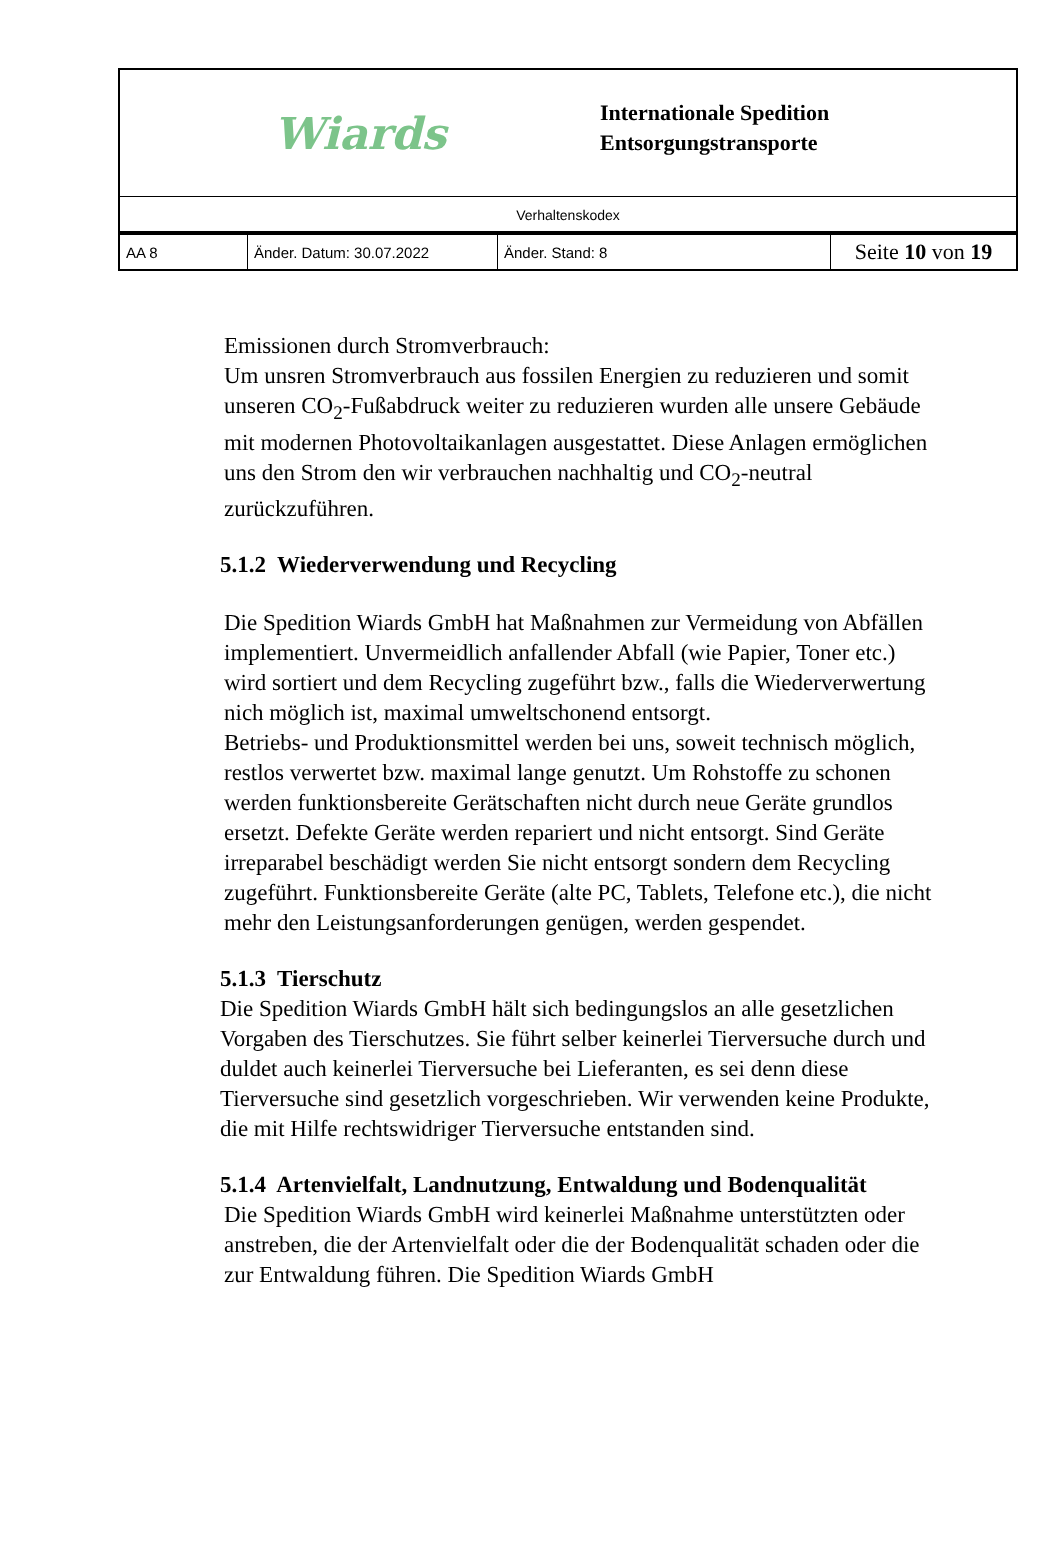Wiards
Internationale Spedition
Entsorgungstransporte
Verhaltenskodex
| AA 8 | Änder. Datum: 30.07.2022 | Änder. Stand: 8 | Seite 10 von 19 |
Emissionen durch Stromverbrauch:
Um unsren Stromverbrauch aus fossilen Energien zu reduzieren und somit unseren CO<sub>2</sub>-Fußabdruck weiter zu reduzieren wurden alle unsere Gebäude mit modernen Photovoltaikanlagen ausgestattet. Diese Anlagen ermöglichen uns den Strom den wir verbrauchen nachhaltig und CO<sub>2</sub>-neutral zurückzuführen.
5.1.2 Wiederverwendung und Recycling
Die Spedition Wiards GmbH hat Maßnahmen zur Vermeidung von Abfällen implementiert. Unvermeidlich anfallender Abfall (wie Papier, Toner etc.) wird sortiert und dem Recycling zugeführt bzw., falls die Wiederverwertung nich möglich ist, maximal umweltschonend entsorgt.
Betriebs- und Produktionsmittel werden bei uns, soweit technisch möglich, restlos verwertet bzw. maximal lange genutzt. Um Rohstoffe zu schonen werden funktionsbereite Gerätschaften nicht durch neue Geräte grundlos ersetzt. Defekte Geräte werden repariert und nicht entsorgt. Sind Geräte irreparabel beschädigt werden Sie nicht entsorgt sondern dem Recycling zugeführt. Funktionsbereite Geräte (alte PC, Tablets, Telefone etc.), die nicht mehr den Leistungsanforderungen genügen, werden gespendet.
5.1.3 Tierschutz
Die Spedition Wiards GmbH hält sich bedingungslos an alle gesetzlichen Vorgaben des Tierschutzes. Sie führt selber keinerlei Tierversuche durch und duldet auch keinerlei Tierversuche bei Lieferanten, es sei denn diese Tierversuche sind gesetzlich vorgeschrieben. Wir verwenden keine Produkte, die mit Hilfe rechtswidriger Tierversuche entstanden sind.
5.1.4 Artenvielfalt, Landnutzung, Entwaldung und Bodenqualität
Die Spedition Wiards GmbH wird keinerlei Maßnahme unterstützten oder anstreben, die der Artenvielfalt oder die der Bodenqualität schaden oder die zur Entwaldung führen. Die Spedition Wiards GmbH